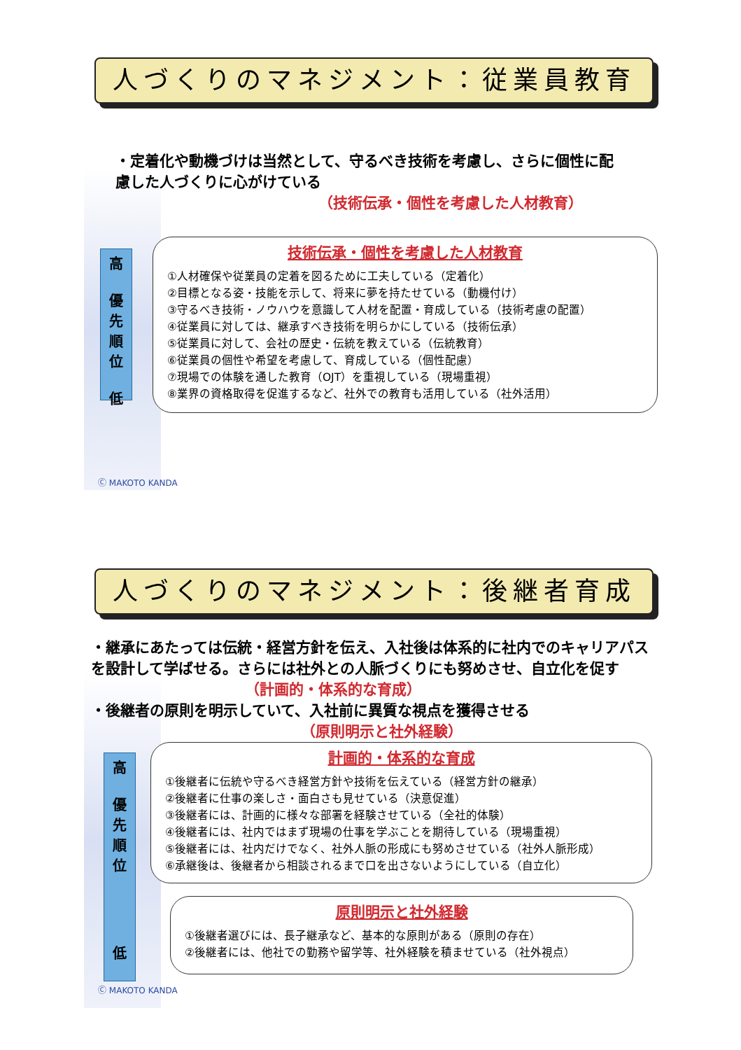人づくりのマネジメント：従業員教育
・定着化や動機づけは当然として、守るべき技術を考慮し、さらに個性に配慮した人づくりに心がけている
（技術伝承・個性を考慮した人材教育）
高
優
先
順
位
低
技術伝承・個性を考慮した人材教育
①人材確保や従業員の定着を図るために工夫している（定着化）
②目標となる姿・技能を示して、将来に夢を持たせている（動機付け）
③守るべき技術・ノウハウを意識して人材を配置・育成している（技術考慮の配置）
④従業員に対しては、継承すべき技術を明らかにしている（技術伝承）
⑤従業員に対して、会社の歴史・伝統を教えている（伝統教育）
⑥従業員の個性や希望を考慮して、育成している（個性配慮）
⑦現場での体験を通した教育（OJT）を重視している（現場重視）
⑧業界の資格取得を促進するなど、社外での教育も活用している（社外活用）
Ⓒ MAKOTO KANDA
人づくりのマネジメント：後継者育成
・継承にあたっては伝統・経営方針を伝え、入社後は体系的に社内でのキャリアパスを設計して学ばせる。さらには社外との人脈づくりにも努めさせ、自立化を促す （計画的・体系的な育成）
・後継者の原則を明示していて、入社前に異質な視点を獲得させる
（原則明示と社外経験）
高
優
先
順
位
低
計画的・体系的な育成
①後継者に伝統や守るべき経営方針や技術を伝えている（経営方針の継承）
②後継者に仕事の楽しさ・面白さも見せている（決意促進）
③後継者には、計画的に様々な部署を経験させている（全社的体験）
④後継者には、社内ではまず現場の仕事を学ぶことを期待している（現場重視）
⑤後継者には、社内だけでなく、社外人脈の形成にも努めさせている（社外人脈形成）
⑥承継後は、後継者から相談されるまで口を出さないようにしている（自立化）
原則明示と社外経験
①後継者選びには、長子継承など、基本的な原則がある（原則の存在）
②後継者には、他社での勤務や留学等、社外経験を積ませている（社外視点）
Ⓒ MAKOTO KANDA